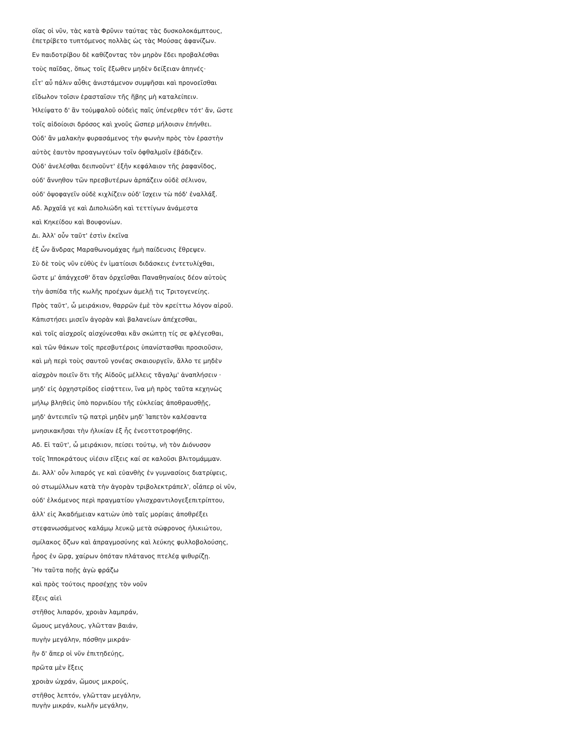οἵας οἱ νῦν, τὰς κατὰ Φρῦνιν ταύτας τὰς δυσκολοκάμπτους,
ἐπετρίβετο τυπτόμενος πολλὰς ὡς τὰς Μούσας ἀφανίζων.
Εν παιδοτρίβου δὲ καθίζοντας τὸν μηρὸν ἔδει προβαλέσθαι
τοὺς παῖδας, ὅπως τοῖς ἔξωθεν μηδὲν δείξειαν ἀπηνές·
εἶτ' αὖ πάλιν αὖθις ἀνιστάμενον συμψῆσαι καὶ προνοεῖσθαι
εἴδωλον τοῖσιν ἐρασταῖσιν τῆς ἥβης μὴ καταλείπειν.
Ἠλείψατο δ' ἂν τοὐμφαλοῦ οὐδεὶς παῖς ὑπένερθεν τότ' ἄν, ὥστε
τοῖς αἰδοίοισι δρόσος καὶ χνοῦς ὥσπερ μήλοισιν ἐπήνθει.
Οὐδ' ἂν μαλακὴν φυρασάμενος τὴν φωνὴν πρὸς τὸν ἐραστὴν
αὐτὸς ἑαυτὸν προαγωγεύων τοῖν ὀφθαλμοῖν ἐβάδιζεν.
Οὐδ' ἀνελέσθαι δειπνοῦντ' ἐξῆν κεφάλαιον τῆς ῥαφανῖδος,
οὐδ' ἄννηθον τῶν πρεσβυτέρων ἁρπάζειν οὐδὲ σέλινον,
οὐδ' ὀψοφαγεῖν οὐδὲ κιχλίζειν οὐδ' ἴσχειν τὼ πόδ' ἐναλλάξ.
Αδ. Ἀρχαῖά γε καὶ Διπολιώδη καὶ τεττίγων ἀνάμεστα
καὶ Κηκείδου καὶ Βουφονίων.
Δι. Ἀλλ' οὖν ταῦτ' ἐστὶν ἐκεῖνα
ἐξ ὧν ἄνδρας Μαραθωνομάχας ἡμὴ παίδευσις ἔθρεψεν.
Σὺ δὲ τοὺς νῦν εὐθὺς ἐν ἱματίοισι διδάσκεις ἐντετυλίχθαι,
ὥστε μ' ἀπάγχεσθ' ὅταν ὀρχεῖσθαι Παναθηναίοις δέον αὐτοὺς
τὴν ἀσπίδα τῆς κωλῆς προέχων ἀμελῇ τις Τριτογενείης.
Πρὸς ταῦτ', ὦ μειράκιον, θαρρῶν ἐμὲ τὸν κρείττω λόγον αἱροῦ.
Κἀπιστήσει μισεῖν ἀγορὰν καὶ βαλανείων ἀπέχεσθαι,
καὶ τοῖς αἰσχροῖς αἰσχύνεσθαι κἂν σκώπτῃ τίς σε φλέγεσθαι,
καὶ τῶν θάκων τοῖς πρεσβυτέροις ὑπανίστασθαι προσιοῦσιν,
καὶ μὴ περὶ τοὺς σαυτοῦ γονέας σκαιουργεῖν, ἄλλο τε μηδὲν
αἰσχρὸν ποιεῖν ὅτι τῆς Αἰδοῦς μέλλεις τἄγαλμ' ἀναπλήσειν ·
μηδ' εἰς ὀρχηστρίδος εἰσᾴττειν, ἵνα μὴ πρὸς ταῦτα κεχηνὼς
μήλῳ βληθεὶς ὑπὸ πορνιδίου τῆς εὐκλείας ἀποθραυσθῇς,
μηδ' ἀντειπεῖν τῷ πατρὶ μηδὲν μηδ' Ἰαπετὸν καλέσαντα
μνησικακῆσαι τὴν ἡλικίαν ἐξ ἧς ἐνεοττοτροφήθης.
Αδ. Εἰ ταῦτ', ὦ μειράκιον, πείσει τούτῳ, νὴ τὸν Διόνυσον
τοῖς Ἱπποκράτους υἱέσιν εἴξεις καί σε καλοῦσι βλιτομάμμαν.
Δι. Ἀλλ' οὖν λιπαρός γε καὶ εὐανθὴς ἐν γυμνασίοις διατρίψεις,
οὐ στωμύλλων κατὰ τὴν ἀγορὰν τριβολεκτράπελ', οἷάπερ οἱ νῦν,
οὐδ' ἑλκόμενος περὶ πραγματίου γλισχραντιλογεξεπιτρίπτου,
ἀλλ' εἰς Ἀκαδήμειαν κατιὼν ὑπὸ ταῖς μορίαις ἀποθρέξει
στεφανωσάμενος καλάμῳ λευκῷ μετὰ σώφρονος ἡλικιώτου,
σμίλακος ὄζων καὶ ἀπραγμοσύνης καὶ λεύκης φυλλοβολούσης,
ἦρος ἐν ὥρᾳ, χαίρων ὁπόταν πλάτανος πτελέᾳ ψιθυρίζῃ.
Ἢν ταῦτα ποῇς ἁγὼ φράζω
καὶ πρὸς τούτοις προσέχῃς τὸν νοῦν
ἕξεις αἰεὶ
στῆθος λιπαρόν, χροιὰν λαμπράν,
ὤμους μεγάλους, γλῶτταν βαιάν,
πυγὴν μεγάλην, πόσθην μικράν·
ἢν δ' ἅπερ οἱ νῦν ἐπιτηδεύῃς,
πρῶτα μὲν ἕξεις
χροιὰν ὠχράν, ὤμους μικρούς,
στῆθος λεπτόν, γλῶτταν μεγάλην,
πυγὴν μικράν, κωλῆν μεγάλην,